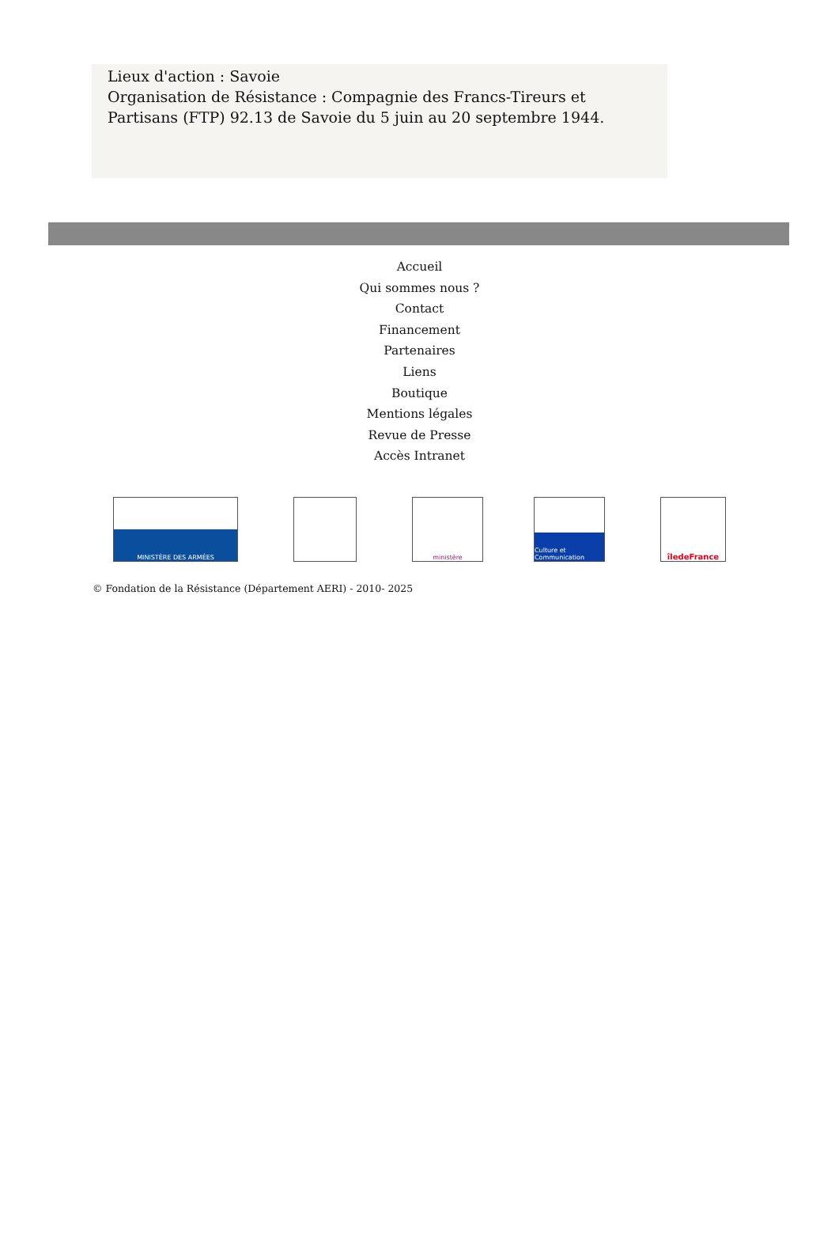Lieux d'action : Savoie
Organisation de Résistance : Compagnie des Francs-Tireurs et Partisans (FTP) 92.13 de Savoie du 5 juin au 20 septembre 1944.
Accueil
Qui sommes nous ?
Contact
Financement
Partenaires
Liens
Boutique
Mentions légales
Revue de Presse
Accès Intranet
MINISTÈRE DES ARMÉES ministère
Culture et Communication
îledeFrance
© Fondation de la Résistance (Département AERI) - 2010- 2025